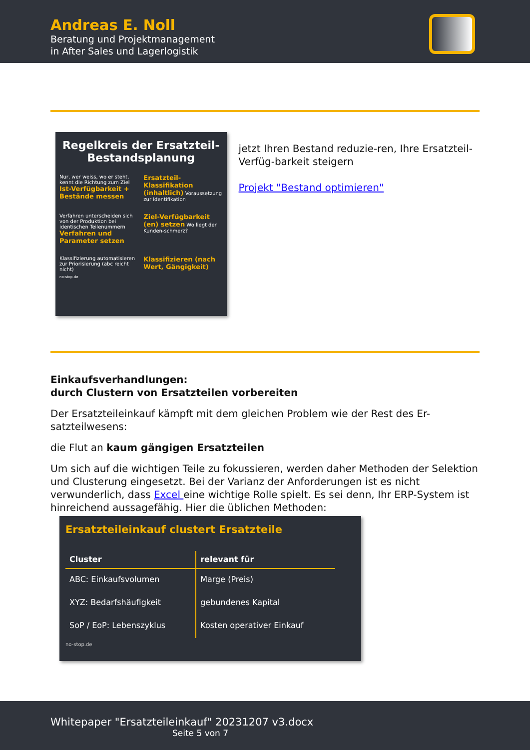Andreas E. Noll
Beratung und Projektmanagement
in After Sales und Lagerlogistik
Regelkreis der Ersatzteil-
Bestandsplanung
Nur, wer weiss, wo er steht, kennt die Richtung zum Ziel Ist-Verfügbarkeit + Bestände messen
Ersatzteil-Klassifikation (inhaltlich) Voraussetzung zur Identifikation
Verfahren unterscheiden sich von der Produktion bei identischen Teilenummern Verfahren und Parameter setzen
Ziel-Verfügbarkeit (en) setzen Wo liegt der Kunden-schmerz?
Klassifizierung automatisieren zur Priorisierung (abc reicht nicht)
Klassifizieren (nach Wert, Gängigkeit)
no-stop.de
jetzt Ihren Bestand reduzie-ren, Ihre Ersatzteil-Verfüg-barkeit steigern
Projekt "Bestand optimieren"
Einkaufsverhandlungen:
durch Clustern von Ersatzteilen vorbereiten
Der Ersatzteileinkauf kämpft mit dem gleichen Problem wie der Rest des Er-satzteilwesens:
die Flut an kaum gängigen Ersatzteilen
Um sich auf die wichtigen Teile zu fokussieren, werden daher Methoden der Selektion und Clusterung eingesetzt. Bei der Varianz der Anforderungen ist es nicht verwunderlich, dass Excel eine wichtige Rolle spielt. Es sei denn, Ihr ERP-System ist hinreichend aussagefähig. Hier die üblichen Methoden:
Ersatzteileinkauf clustert Ersatzteile
| Cluster | relevant für |
| --- | --- |
| ABC: Einkaufsvolumen | Marge (Preis) |
| XYZ: Bedarfshäufigkeit | gebundenes Kapital |
| SoP / EoP: Lebenszyklus | Kosten operativer Einkauf |
no-stop.de
Whitepaper "Ersatzteileinkauf" 20231207 v3.docx
Seite 5 von 7